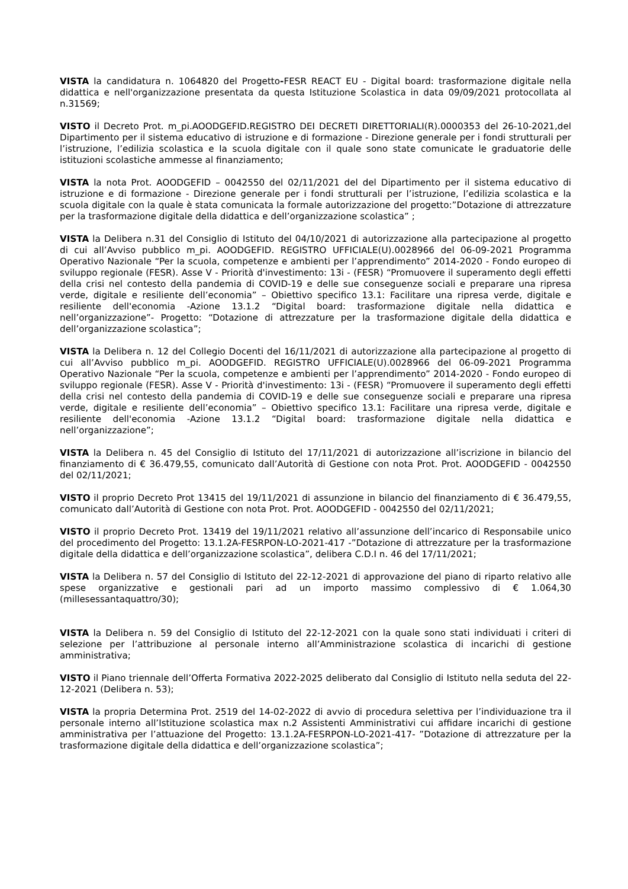VISTA la candidatura n. 1064820 del Progetto-FESR REACT EU - Digital board: trasformazione digitale nella didattica e nell'organizzazione presentata da questa Istituzione Scolastica in data 09/09/2021 protocollata al n.31569;
VISTO il Decreto Prot. m_pi.AOODGEFID.REGISTRO DEI DECRETI DIRETTORIALI(R).0000353 del 26-10-2021,del Dipartimento per il sistema educativo di istruzione e di formazione - Direzione generale per i fondi strutturali per l’istruzione, l’edilizia scolastica e la scuola digitale con il quale sono state comunicate le graduatorie delle istituzioni scolastiche ammesse al finanziamento;
VISTA la nota Prot. AOODGEFID – 0042550 del 02/11/2021 del del Dipartimento per il sistema educativo di istruzione e di formazione - Direzione generale per i fondi strutturali per l’istruzione, l’edilizia scolastica e la scuola digitale con la quale è stata comunicata la formale autorizzazione del progetto:”Dotazione di attrezzature per la trasformazione digitale della didattica e dell’organizzazione scolastica” ;
VISTA la Delibera n.31 del Consiglio di Istituto del 04/10/2021 di autorizzazione alla partecipazione al progetto di cui all’Avviso pubblico m_pi. AOODGEFID. REGISTRO UFFICIALE(U).0028966 del 06-09-2021 Programma Operativo Nazionale “Per la scuola, competenze e ambienti per l’apprendimento” 2014-2020 - Fondo europeo di sviluppo regionale (FESR). Asse V - Priorità d'investimento: 13i - (FESR) “Promuovere il superamento degli effetti della crisi nel contesto della pandemia di COVID-19 e delle sue conseguenze sociali e preparare una ripresa verde, digitale e resiliente dell’economia” – Obiettivo specifico 13.1: Facilitare una ripresa verde, digitale e resiliente dell'economia -Azione 13.1.2 “Digital board: trasformazione digitale nella didattica e nell’organizzazione”- Progetto: “Dotazione di attrezzature per la trasformazione digitale della didattica e dell’organizzazione scolastica”;
VISTA la Delibera n. 12 del Collegio Docenti del 16/11/2021 di autorizzazione alla partecipazione al progetto di cui all’Avviso pubblico m_pi. AOODGEFID. REGISTRO UFFICIALE(U).0028966 del 06-09-2021 Programma Operativo Nazionale “Per la scuola, competenze e ambienti per l’apprendimento” 2014-2020 - Fondo europeo di sviluppo regionale (FESR). Asse V - Priorità d'investimento: 13i - (FESR) “Promuovere il superamento degli effetti della crisi nel contesto della pandemia di COVID-19 e delle sue conseguenze sociali e preparare una ripresa verde, digitale e resiliente dell’economia” – Obiettivo specifico 13.1: Facilitare una ripresa verde, digitale e resiliente dell'economia -Azione 13.1.2 “Digital board: trasformazione digitale nella didattica e nell’organizzazione”;
VISTA la Delibera n. 45 del Consiglio di Istituto del 17/11/2021 di autorizzazione all’iscrizione in bilancio del finanziamento di € 36.479,55, comunicato dall’Autorità di Gestione con nota Prot. Prot. AOODGEFID - 0042550 del 02/11/2021;
VISTO il proprio Decreto Prot 13415 del 19/11/2021 di assunzione in bilancio del finanziamento di € 36.479,55, comunicato dall’Autorità di Gestione con nota Prot. Prot. AOODGEFID - 0042550 del 02/11/2021;
VISTO il proprio Decreto Prot. 13419 del 19/11/2021 relativo all’assunzione dell’incarico di Responsabile unico del procedimento del Progetto: 13.1.2A-FESRPON-LO-2021-417 -”Dotazione di attrezzature per la trasformazione digitale della didattica e dell’organizzazione scolastica”, delibera C.D.I n. 46 del 17/11/2021;
VISTA la Delibera n. 57 del Consiglio di Istituto del 22-12-2021 di approvazione del piano di riparto relativo alle spese organizzative e gestionali pari ad un importo massimo complessivo di € 1.064,30 (millesessantaquattro/30);
VISTA la Delibera n. 59 del Consiglio di Istituto del 22-12-2021 con la quale sono stati individuati i criteri di selezione per l’attribuzione al personale interno all’Amministrazione scolastica di incarichi di gestione amministrativa;
VISTO il Piano triennale dell’Offerta Formativa 2022-2025 deliberato dal Consiglio di Istituto nella seduta del 22-12-2021 (Delibera n. 53);
VISTA la propria Determina Prot. 2519 del 14-02-2022 di avvio di procedura selettiva per l’individuazione tra il personale interno all’Istituzione scolastica max n.2 Assistenti Amministrativi cui affidare incarichi di gestione amministrativa per l’attuazione del Progetto: 13.1.2A-FESRPON-LO-2021-417- ”Dotazione di attrezzature per la trasformazione digitale della didattica e dell’organizzazione scolastica”;